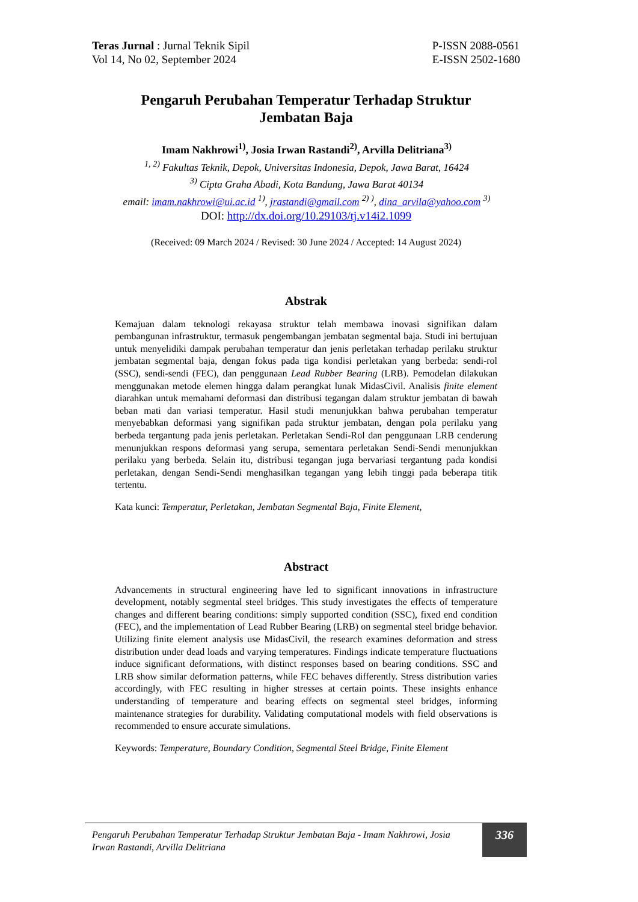Teras Jurnal : Jurnal Teknik Sipil
Vol 14, No 02, September 2024
P-ISSN 2088-0561
E-ISSN 2502-1680
Pengaruh Perubahan Temperatur Terhadap Struktur
Jembatan Baja
Imam Nakhrowi<sup>1)</sup>, Josia Irwan Rastandi<sup>2)</sup>, Arvilla Delitriana<sup>3)</sup>
<sup>1, 2)</sup> Fakultas Teknik, Depok, Universitas Indonesia, Depok, Jawa Barat, 16424
<sup>3)</sup> Cipta Graha Abadi, Kota Bandung, Jawa Barat 40134
email: imam.nakhrowi@ui.ac.id <sup>1)</sup>, jrastandi@gmail.com <sup>2) )</sup>, dina_arvila@yahoo.com <sup>3)</sup>
DOI: http://dx.doi.org/10.29103/tj.v14i2.1099
(Received: 09 March 2024 / Revised: 30 June 2024 / Accepted: 14 August 2024)
Abstrak
Kemajuan dalam teknologi rekayasa struktur telah membawa inovasi signifikan dalam pembangunan infrastruktur, termasuk pengembangan jembatan segmental baja. Studi ini bertujuan untuk menyelidiki dampak perubahan temperatur dan jenis perletakan terhadap perilaku struktur jembatan segmental baja, dengan fokus pada tiga kondisi perletakan yang berbeda: sendi-rol (SSC), sendi-sendi (FEC), dan penggunaan Lead Rubber Bearing (LRB). Pemodelan dilakukan menggunakan metode elemen hingga dalam perangkat lunak MidasCivil. Analisis finite element diarahkan untuk memahami deformasi dan distribusi tegangan dalam struktur jembatan di bawah beban mati dan variasi temperatur. Hasil studi menunjukkan bahwa perubahan temperatur menyebabkan deformasi yang signifikan pada struktur jembatan, dengan pola perilaku yang berbeda tergantung pada jenis perletakan. Perletakan Sendi-Rol dan penggunaan LRB cenderung menunjukkan respons deformasi yang serupa, sementara perletakan Sendi-Sendi menunjukkan perilaku yang berbeda. Selain itu, distribusi tegangan juga bervariasi tergantung pada kondisi perletakan, dengan Sendi-Sendi menghasilkan tegangan yang lebih tinggi pada beberapa titik tertentu.
Kata kunci: Temperatur, Perletakan, Jembatan Segmental Baja, Finite Element,
Abstract
Advancements in structural engineering have led to significant innovations in infrastructure development, notably segmental steel bridges. This study investigates the effects of temperature changes and different bearing conditions: simply supported condition (SSC), fixed end condition (FEC), and the implementation of Lead Rubber Bearing (LRB) on segmental steel bridge behavior. Utilizing finite element analysis use MidasCivil, the research examines deformation and stress distribution under dead loads and varying temperatures. Findings indicate temperature fluctuations induce significant deformations, with distinct responses based on bearing conditions. SSC and LRB show similar deformation patterns, while FEC behaves differently. Stress distribution varies accordingly, with FEC resulting in higher stresses at certain points. These insights enhance understanding of temperature and bearing effects on segmental steel bridges, informing maintenance strategies for durability. Validating computational models with field observations is recommended to ensure accurate simulations.
Keywords: Temperature, Boundary Condition, Segmental Steel Bridge, Finite Element
Pengaruh Perubahan Temperatur Terhadap Struktur Jembatan Baja - Imam Nakhrowi, Josia Irwan Rastandi, Arvilla Delitriana
336